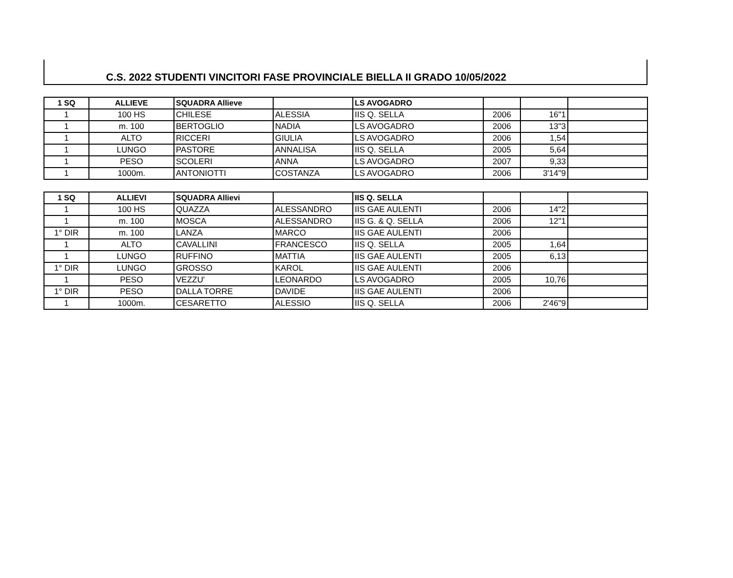C.S. 2022 STUDENTI VINCITORI FASE PROVINCIALE BIELLA II GRADO 10/05/2022
| 1 SQ | ALLIEVE | SQUADRA Allieve | | LS AVOGADRO | | | |
| --- | --- | --- | --- | --- | --- | --- | --- |
| 1 | 100 HS | CHILESE | ALESSIA | IIS Q. SELLA | 2006 | 16"1 | |
| 1 | m. 100 | BERTOGLIO | NADIA | LS AVOGADRO | 2006 | 13"3 | |
| 1 | ALTO | RICCERI | GIULIA | LS AVOGADRO | 2006 | 1,54 | |
| 1 | LUNGO | PASTORE | ANNALISA | IIS Q. SELLA | 2005 | 5,64 | |
| 1 | PESO | SCOLERI | ANNA | LS AVOGADRO | 2007 | 9,33 | |
| 1 | 1000m. | ANTONIOTTI | COSTANZA | LS AVOGADRO | 2006 | 3'14"9 | |
| 1 SQ | ALLIEVI | SQUADRA Allievi | | IIS Q. SELLA | | | |
| --- | --- | --- | --- | --- | --- | --- | --- |
| 1 | 100 HS | QUAZZA | ALESSANDRO | IIS GAE AULENTI | 2006 | 14"2 | |
| 1 | m. 100 | MOSCA | ALESSANDRO | IIS G. & Q. SELLA | 2006 | 12"1 | |
| 1° DIR | m. 100 | LANZA | MARCO | IIS GAE AULENTI | 2006 | | |
| 1 | ALTO | CAVALLINI | FRANCESCO | IIS Q. SELLA | 2005 | 1,64 | |
| 1 | LUNGO | RUFFINO | MATTIA | IIS GAE AULENTI | 2005 | 6,13 | |
| 1° DIR | LUNGO | GROSSO | KAROL | IIS GAE AULENTI | 2006 | | |
| 1 | PESO | VEZZU' | LEONARDO | LS AVOGADRO | 2005 | 10,76 | |
| 1° DIR | PESO | DALLA TORRE | DAVIDE | IIS GAE AULENTI | 2006 | | |
| 1 | 1000m. | CESARETTO | ALESSIO | IIS Q. SELLA | 2006 | 2'46"9 | |